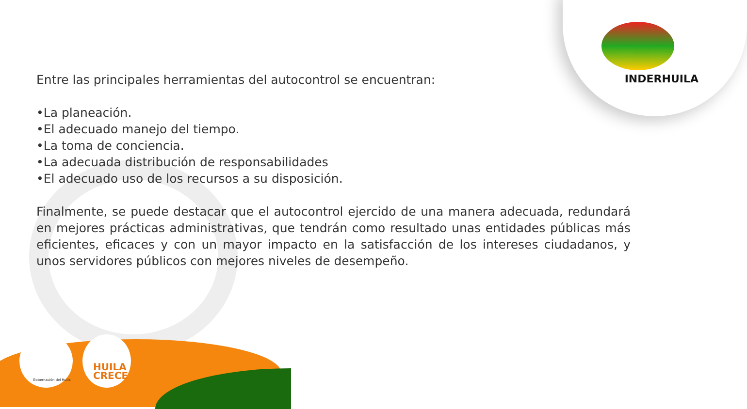INDERHUILA
Entre las principales herramientas del autocontrol se encuentran:
•La planeación.
•El adecuado manejo del tiempo.
•La toma de conciencia.
•La adecuada distribución de responsabilidades
•El adecuado uso de los recursos a su disposición.
Finalmente, se puede destacar que el autocontrol ejercido de una manera adecuada, redundará en mejores prácticas administrativas, que tendrán como resultado unas entidades públicas más eficientes, eficaces y con un mayor impacto en la satisfacción de los intereses ciudadanos, y unos servidores públicos con mejores niveles de desempeño.
Gobernación del Huila
HUILA
CRECE